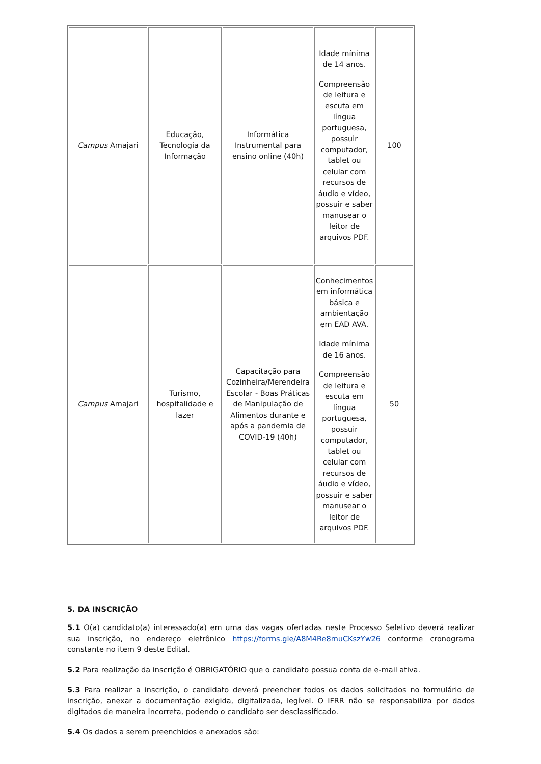| Campus Amajari | Educação, Tecnologia da Informação | Informática Instrumental para ensino online (40h) | Idade mínima de 14 anos. Compreensão de leitura e escuta em língua portuguesa, possuir computador, tablet ou celular com recursos de áudio e vídeo, possuir e saber manusear o leitor de arquivos PDF. | 100 |
| Campus Amajari | Turismo, hospitalidade e lazer | Capacitação para Cozinheira/Merendeira Escolar - Boas Práticas de Manipulação de Alimentos durante e após a pandemia de COVID-19 (40h) | Conhecimentos em informática básica e ambientação em EAD AVA. Idade mínima de 16 anos. Compreensão de leitura e escuta em língua portuguesa, possuir computador, tablet ou celular com recursos de áudio e vídeo, possuir e saber manusear o leitor de arquivos PDF. | 50 |
5. DA INSCRIÇÃO
5.1 O(a) candidato(a) interessado(a) em uma das vagas ofertadas neste Processo Seletivo deverá realizar sua inscrição, no endereço eletrônico https://forms.gle/A8M4Re8muCKszYw26 conforme cronograma constante no item 9 deste Edital.
5.2 Para realização da inscrição é OBRIGATÓRIO que o candidato possua conta de e-mail ativa.
5.3 Para realizar a inscrição, o candidato deverá preencher todos os dados solicitados no formulário de inscrição, anexar a documentação exigida, digitalizada, legível. O IFRR não se responsabiliza por dados digitados de maneira incorreta, podendo o candidato ser desclassificado.
5.4 Os dados a serem preenchidos e anexados são: